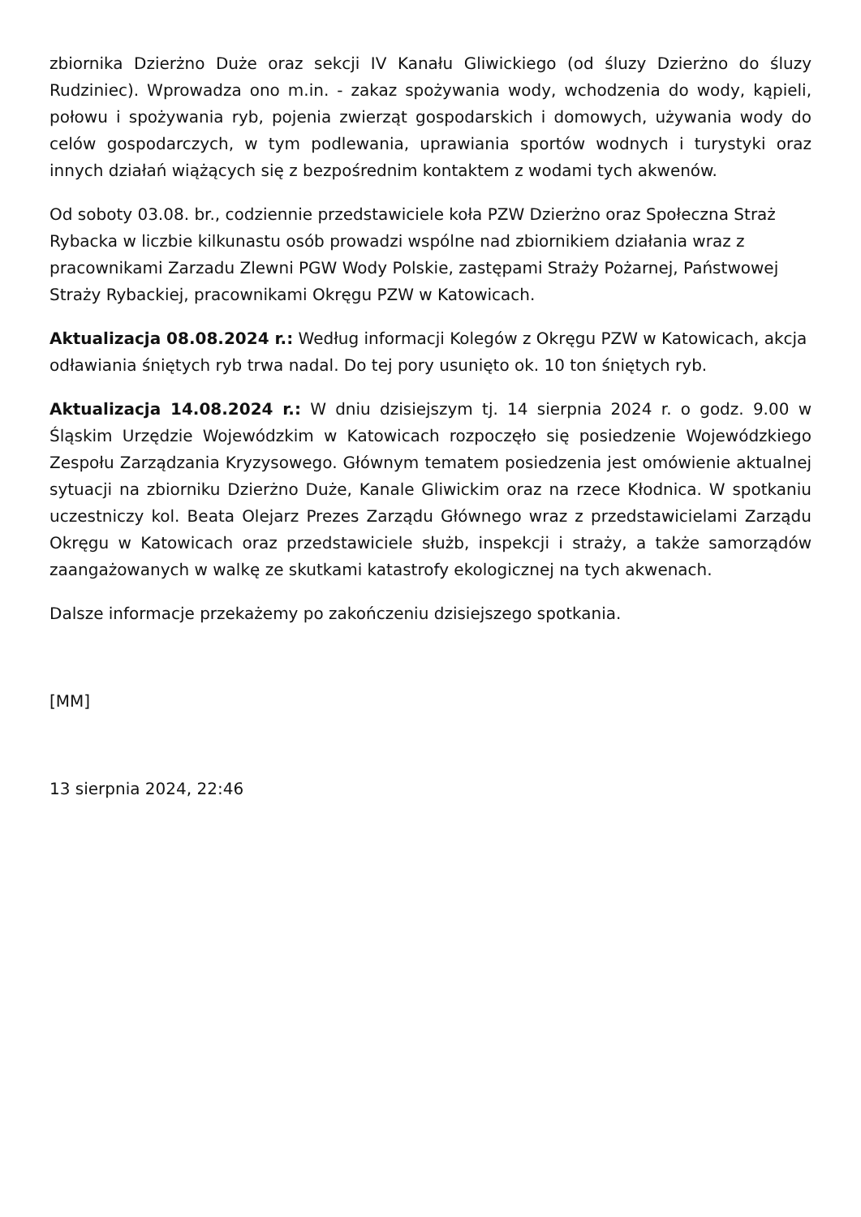zbiornika Dzierżno Duże oraz sekcji IV Kanału Gliwickiego (od śluzy Dzierżno do śluzy Rudziniec). Wprowadza ono m.in. - zakaz spożywania wody, wchodzenia do wody, kąpieli, połowu i spożywania ryb, pojenia zwierząt gospodarskich i domowych, używania wody do celów gospodarczych, w tym podlewania, uprawiania sportów wodnych i turystyki oraz innych działań wiążących się z bezpośrednim kontaktem z wodami tych akwenów.
Od soboty 03.08. br., codziennie przedstawiciele koła PZW Dzierżno oraz Społeczna Straż Rybacka w liczbie kilkunastu osób prowadzi wspólne nad zbiornikiem działania wraz z pracownikami Zarzadu Zlewni PGW Wody Polskie, zastępami Straży Pożarnej, Państwowej Straży Rybackiej, pracownikami Okręgu PZW w Katowicach.
Aktualizacja 08.08.2024 r.: Według informacji Kolegów z Okręgu PZW w Katowicach, akcja odławiania śniętych ryb trwa nadal. Do tej pory usunięto ok. 10 ton śniętych ryb.
Aktualizacja 14.08.2024 r.: W dniu dzisiejszym tj. 14 sierpnia 2024 r. o godz. 9.00 w Śląskim Urzędzie Wojewódzkim w Katowicach rozpoczęło się posiedzenie Wojewódzkiego Zespołu Zarządzania Kryzysowego. Głównym tematem posiedzenia jest omówienie aktualnej sytuacji na zbiorniku Dzierżno Duże, Kanale Gliwickim oraz na rzece Kłodnica. W spotkaniu uczestniczy kol. Beata Olejarz Prezes Zarządu Głównego wraz z przedstawicielami Zarządu Okręgu w Katowicach oraz przedstawiciele służb, inspekcji i straży, a także samorządów zaangażowanych w walkę ze skutkami katastrofy ekologicznej na tych akwenach.
Dalsze informacje przekażemy po zakończeniu dzisiejszego spotkania.
[MM]
13 sierpnia 2024, 22:46